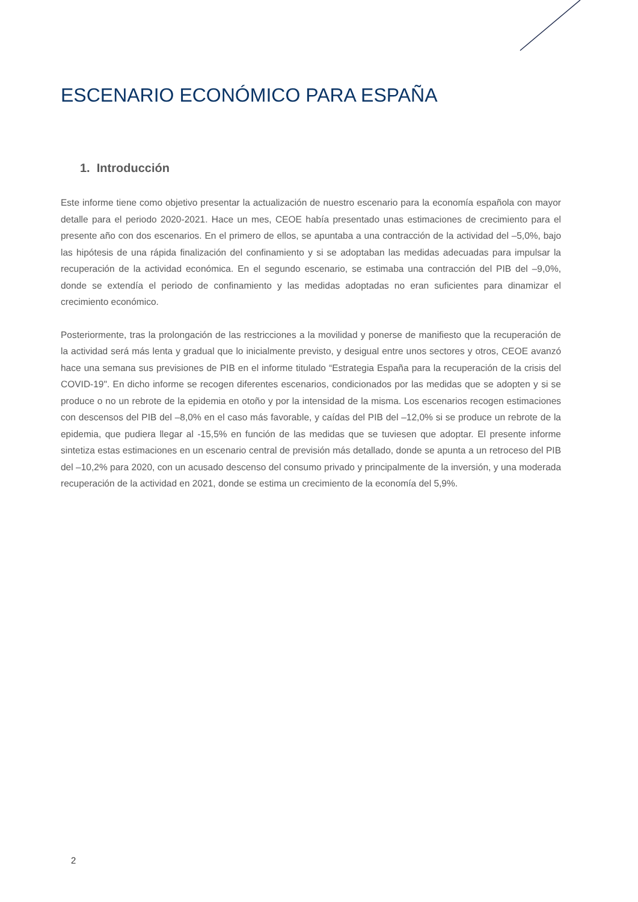ESCENARIO ECONÓMICO PARA ESPAÑA
1. Introducción
Este informe tiene como objetivo presentar la actualización de nuestro escenario para la economía española con mayor detalle para el periodo 2020-2021. Hace un mes, CEOE había presentado unas estimaciones de crecimiento para el presente año con dos escenarios. En el primero de ellos, se apuntaba a una contracción de la actividad del –5,0%, bajo las hipótesis de una rápida finalización del confinamiento y si se adoptaban las medidas adecuadas para impulsar la recuperación de la actividad económica. En el segundo escenario, se estimaba una contracción del PIB del –9,0%, donde se extendía el periodo de confinamiento y las medidas adoptadas no eran suficientes para dinamizar el crecimiento económico.
Posteriormente, tras la prolongación de las restricciones a la movilidad y ponerse de manifiesto que la recuperación de la actividad será más lenta y gradual que lo inicialmente previsto, y desigual entre unos sectores y otros, CEOE avanzó hace una semana sus previsiones de PIB en el informe titulado “Estrategia España para la recuperación de la crisis del COVID-19". En dicho informe se recogen diferentes escenarios, condicionados por las medidas que se adopten y si se produce o no un rebrote de la epidemia en otoño y por la intensidad de la misma. Los escenarios recogen estimaciones con descensos del PIB del –8,0% en el caso más favorable, y caídas del PIB del –12,0% si se produce un rebrote de la epidemia, que pudiera llegar al -15,5% en función de las medidas que se tuviesen que adoptar. El presente informe sintetiza estas estimaciones en un escenario central de previsión más detallado, donde se apunta a un retroceso del PIB del –10,2% para 2020, con un acusado descenso del consumo privado y principalmente de la inversión, y una moderada recuperación de la actividad en 2021, donde se estima un crecimiento de la economía del 5,9%.
2